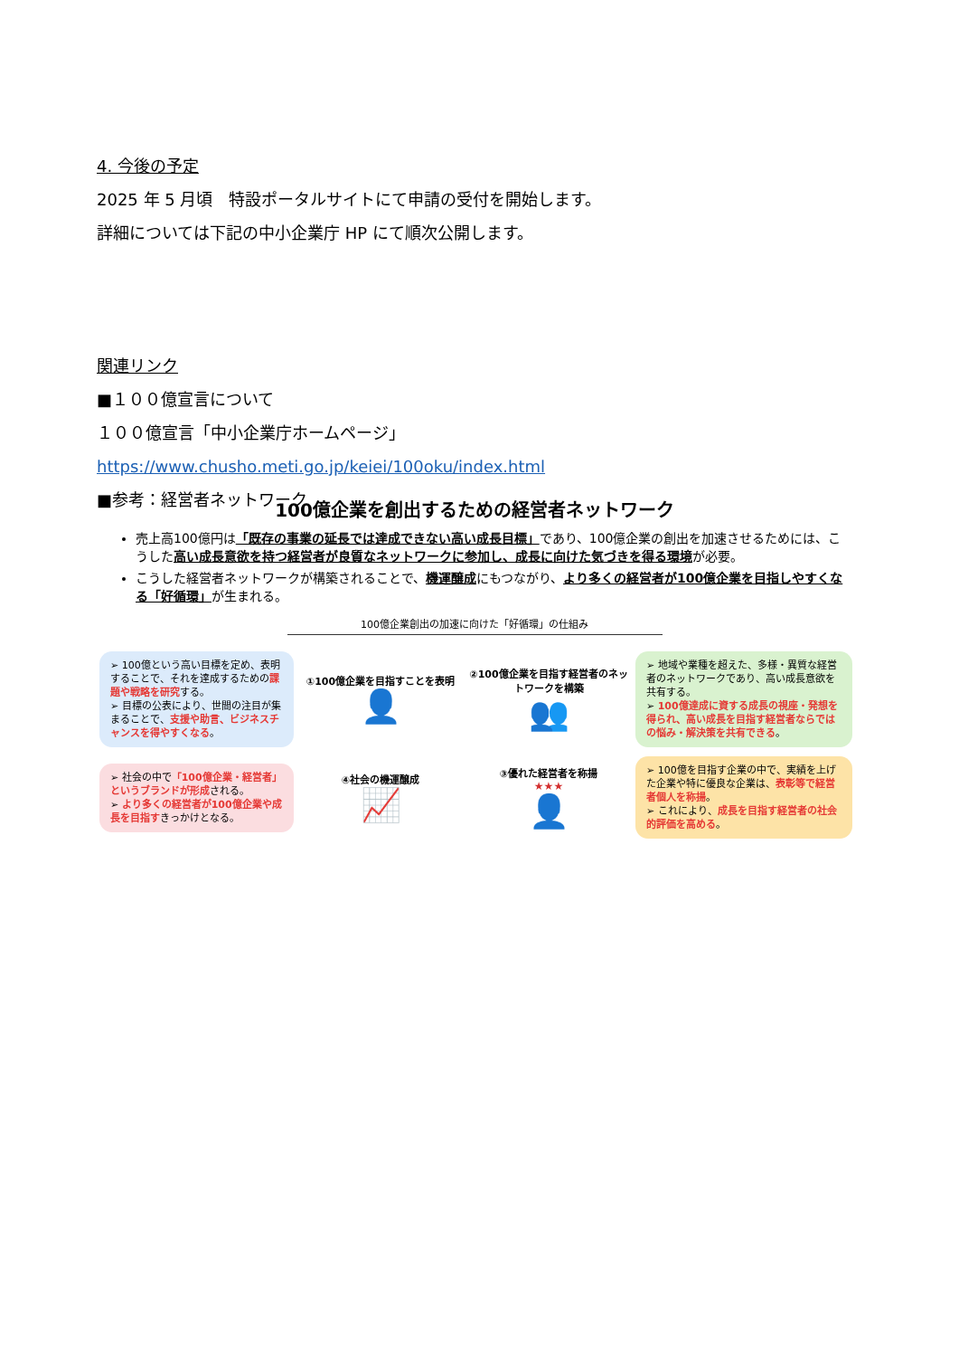4. 今後の予定
2025 年 5 月頃　特設ポータルサイトにて申請の受付を開始します。
詳細については下記の中小企業庁 HP にて順次公開します。
関連リンク
■１００億宣言について
１００億宣言「中小企業庁ホームページ」
https://www.chusho.meti.go.jp/keiei/100oku/index.html
■参考：経営者ネットワーク
100億企業を創出するための経営者ネットワーク
売上高100億円は「既存の事業の延長では達成できない高い成長目標」であり、100億企業の創出を加速させるためには、こうした高い成長意欲を持つ経営者が良質なネットワークに参加し、成長に向けた気づきを得る環境が必要。
こうした経営者ネットワークが構築されることで、機運醸成にもつながり、より多くの経営者が100億企業を目指しやすくなる「好循環」が生まれる。
100億企業創出の加速に向けた「好循環」の仕組み
➢ 100億という高い目標を定め、表明することで、それを達成するための課題や戦略を研究する。
➢ 目標の公表により、世間の注目が集まることで、支援や助言、ビジネスチャンスを得やすくなる。
①100億企業を目指すことを表明
👤
②100億企業を目指す経営者のネットワークを構築
👥
➢ 地域や業種を超えた、多様・異質な経営者のネットワークであり、高い成長意欲を共有する。
➢ 100億達成に資する成長の視座・発想を得られ、高い成長を目指す経営者ならではの悩み・解決策を共有できる。
➢ 社会の中で「100億企業・経営者」というブランドが形成される。
➢ より多くの経営者が100億企業や成長を目指すきっかけとなる。
④社会の機運醸成
📈
③優れた経営者を称揚
★★★
👤
➢ 100億を目指す企業の中で、実績を上げた企業や特に優良な企業は、表彰等で経営者個人を称揚。
➢ これにより、成長を目指す経営者の社会的評価を高める。